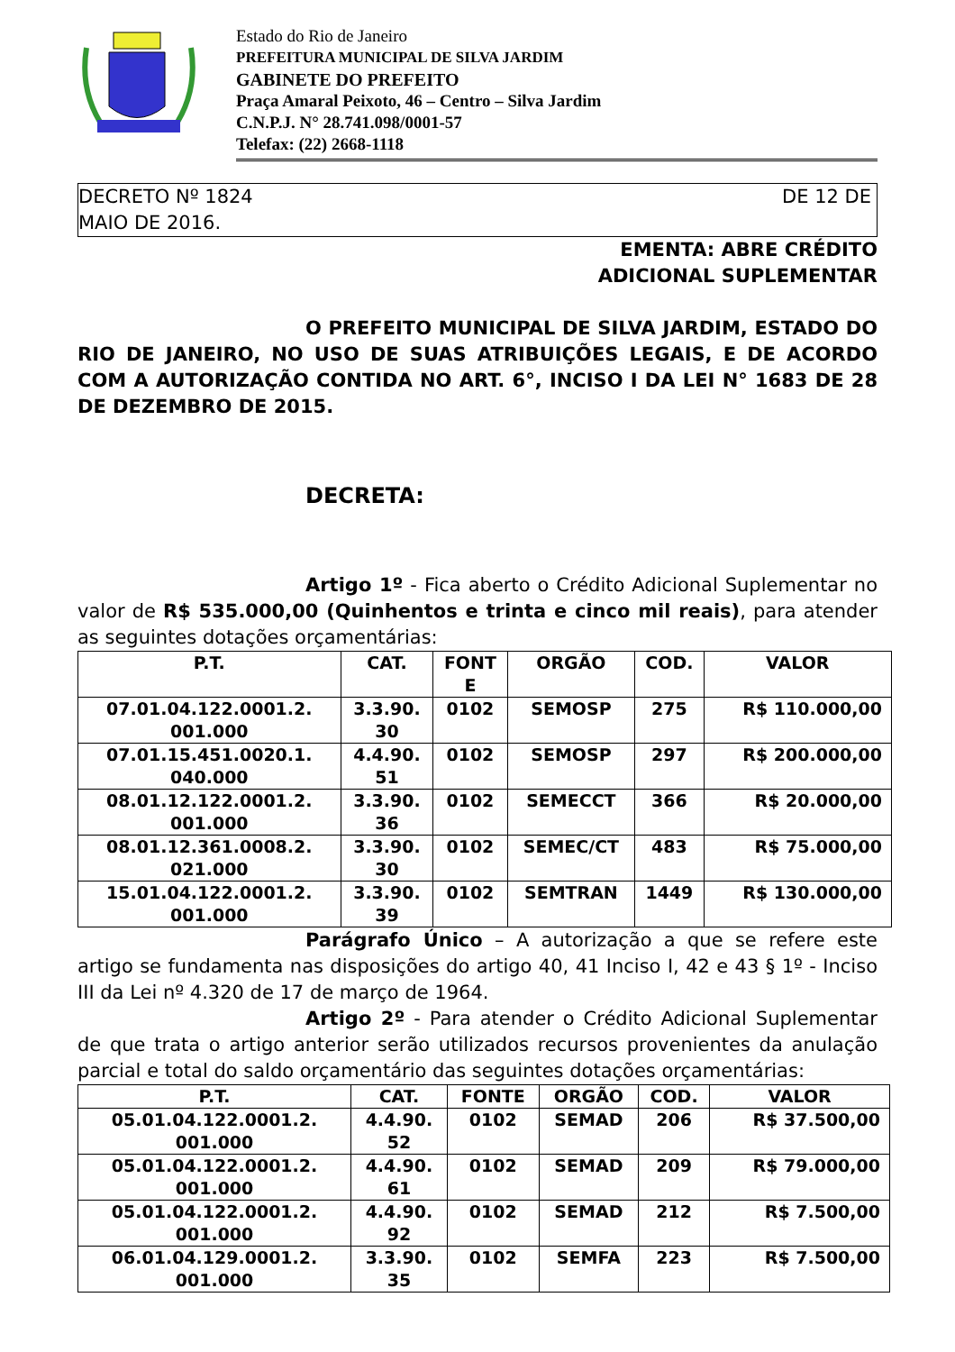Estado do Rio de Janeiro
PREFEITURA MUNICIPAL DE SILVA JARDIM
GABINETE DO PREFEITO
Praça Amaral Peixoto, 46 – Centro – Silva Jardim
C.N.P.J. N° 28.741.098/0001-57
Telefax: (22) 2668-1118
DE 12 DE DECRETO Nº 1824
MAIO DE 2016.
EMENTA: ABRE CRÉDITO
ADICIONAL SUPLEMENTAR
O PREFEITO MUNICIPAL DE SILVA JARDIM, ESTADO DO RIO DE JANEIRO, NO USO DE SUAS ATRIBUIÇÕES LEGAIS, E DE ACORDO COM A AUTORIZAÇÃO CONTIDA NO ART. 6°, INCISO I DA LEI N° 1683 DE 28 DE DEZEMBRO DE 2015.
DECRETA:
Artigo 1º - Fica aberto o Crédito Adicional Suplementar no valor de R$ 535.000,00 (Quinhentos e trinta e cinco mil reais), para atender as seguintes dotações orçamentárias:
| P.T. | CAT. | FONT E | ORGÃO | COD. | VALOR |
| --- | --- | --- | --- | --- | --- |
| 07.01.04.122.0001.2. 001.000 | 3.3.90. 30 | 0102 | SEMOSP | 275 | R$ 110.000,00 |
| 07.01.15.451.0020.1. 040.000 | 4.4.90. 51 | 0102 | SEMOSP | 297 | R$ 200.000,00 |
| 08.01.12.122.0001.2. 001.000 | 3.3.90. 36 | 0102 | SEMECCT | 366 | R$ 20.000,00 |
| 08.01.12.361.0008.2. 021.000 | 3.3.90. 30 | 0102 | SEMEC/CT | 483 | R$ 75.000,00 |
| 15.01.04.122.0001.2. 001.000 | 3.3.90. 39 | 0102 | SEMTRAN | 1449 | R$ 130.000,00 |
Parágrafo Único – A autorização a que se refere este artigo se fundamenta nas disposições do artigo 40, 41 Inciso I, 42 e 43 § 1º - Inciso III da Lei nº 4.320 de 17 de março de 1964.
Artigo 2º - Para atender o Crédito Adicional Suplementar de que trata o artigo anterior serão utilizados recursos provenientes da anulação parcial e total do saldo orçamentário das seguintes dotações orçamentárias:
| P.T. | CAT. | FONTE | ORGÃO | COD. | VALOR |
| --- | --- | --- | --- | --- | --- |
| 05.01.04.122.0001.2. 001.000 | 4.4.90. 52 | 0102 | SEMAD | 206 | R$ 37.500,00 |
| 05.01.04.122.0001.2. 001.000 | 4.4.90. 61 | 0102 | SEMAD | 209 | R$ 79.000,00 |
| 05.01.04.122.0001.2. 001.000 | 4.4.90. 92 | 0102 | SEMAD | 212 | R$ 7.500,00 |
| 06.01.04.129.0001.2. 001.000 | 3.3.90. 35 | 0102 | SEMFA | 223 | R$ 7.500,00 |